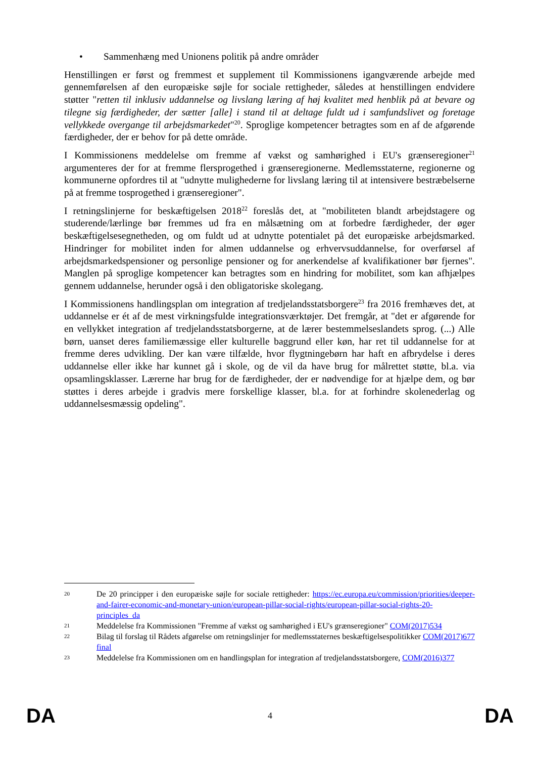• Sammenhæng med Unionens politik på andre områder
Henstillingen er først og fremmest et supplement til Kommissionens igangværende arbejde med gennemførelsen af den europæiske søjle for sociale rettigheder, således at henstillingen endvidere støtter "retten til inklusiv uddannelse og livslang læring af høj kvalitet med henblik på at bevare og tilegne sig færdigheder, der sætter [alle] i stand til at deltage fuldt ud i samfundslivet og foretage vellykkede overgange til arbejdsmarkedet"<sup>20</sup>. Sproglige kompetencer betragtes som en af de afgørende færdigheder, der er behov for på dette område.
I Kommissionens meddelelse om fremme af vækst og samhørighed i EU's grænseregioner<sup>21</sup> argumenteres der for at fremme flersprogethed i grænseregionerne. Medlemsstaterne, regionerne og kommunerne opfordres til at "udnytte mulighederne for livslang læring til at intensivere bestræbelserne på at fremme tosprogethed i grænseregioner".
I retningslinjerne for beskæftigelsen 2018<sup>22</sup> foreslås det, at "mobiliteten blandt arbejdstagere og studerende/lærlinge bør fremmes ud fra en målsætning om at forbedre færdigheder, der øger beskæftigelsesegnetheden, og om fuldt ud at udnytte potentialet på det europæiske arbejdsmarked. Hindringer for mobilitet inden for almen uddannelse og erhvervsuddannelse, for overførsel af arbejdsmarkedspensioner og personlige pensioner og for anerkendelse af kvalifikationer bør fjernes". Manglen på sproglige kompetencer kan betragtes som en hindring for mobilitet, som kan afhjælpes gennem uddannelse, herunder også i den obligatoriske skolegang.
I Kommissionens handlingsplan om integration af tredjelandsstatsborgere<sup>23</sup> fra 2016 fremhæves det, at uddannelse er ét af de mest virkningsfulde integrationsværktøjer. Det fremgår, at "det er afgørende for en vellykket integration af tredjelandsstatsborgerne, at de lærer bestemmelseslandets sprog. (...) Alle børn, uanset deres familiemæssige eller kulturelle baggrund eller køn, har ret til uddannelse for at fremme deres udvikling. Der kan være tilfælde, hvor flygtningebørn har haft en afbrydelse i deres uddannelse eller ikke har kunnet gå i skole, og de vil da have brug for målrettet støtte, bl.a. via opsamlingsklasser. Lærerne har brug for de færdigheder, der er nødvendige for at hjælpe dem, og bør støttes i deres arbejde i gradvis mere forskellige klasser, bl.a. for at forhindre skolenederlag og uddannelsesmæssig opdeling".
20
De 20 principper i den europæiske søjle for sociale rettigheder: https://ec.europa.eu/commission/priorities/deeper-and-fairer-economic-and-monetary-union/european-pillar-social-rights/european-pillar-social-rights-20-principles_da
21
Meddelelse fra Kommissionen "Fremme af vækst og samhørighed i EU's grænseregioner" COM(2017)534
22
Bilag til forslag til Rådets afgørelse om retningslinjer for medlemsstaternes beskæftigelsespolitikker COM(2017)677 final
23
Meddelelse fra Kommissionen om en handlingsplan for integration af tredjelandsstatsborgere, COM(2016)377
DA 4 DA